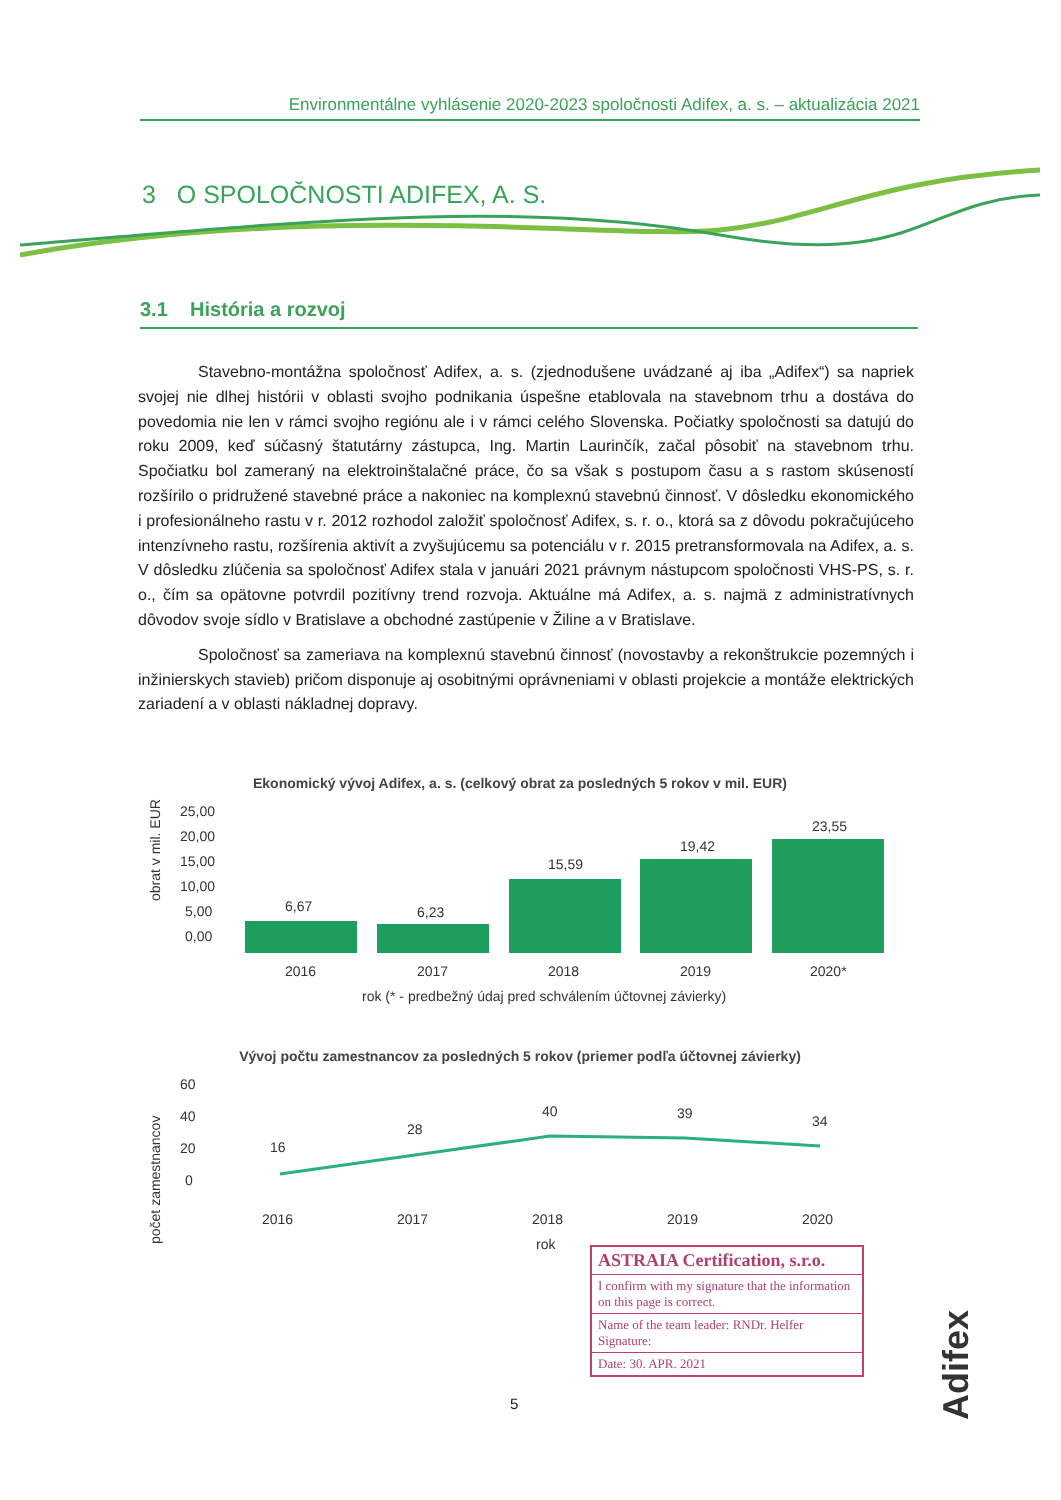Environmentálne vyhlásenie 2020-2023 spoločnosti Adifex, a. s. – aktualizácia 2021
3 O SPOLOČNOSTI ADIFEX, A. S.
3.1 História a rozvoj
Stavebno-montážna spoločnosť Adifex, a. s. (zjednodušene uvádzané aj iba „Adifex“) sa napriek svojej nie dlhej histórii v oblasti svojho podnikania úspešne etablovala na stavebnom trhu a dostáva do povedomia nie len v rámci svojho regiónu ale i v rámci celého Slovenska. Počiatky spoločnosti sa datujú do roku 2009, keď súčasný štatutárny zástupca, Ing. Martin Laurinčík, začal pôsobiť na stavebnom trhu. Spočiatku bol zameraný na elektroinštalačné práce, čo sa však s postupom času a s rastom skúseností rozšírilo o pridružené stavebné práce a nakoniec na komplexnú stavebnú činnosť. V dôsledku ekonomického i profesionálneho rastu v r. 2012 rozhodol založiť spoločnosť Adifex, s. r. o., ktorá sa z dôvodu pokračujúceho intenzívneho rastu, rozšírenia aktivít a zvyšujúcemu sa potenciálu v r. 2015 pretransformovala na Adifex, a. s. V dôsledku zlúčenia sa spoločnosť Adifex stala v januári 2021 právnym nástupcom spoločnosti VHS-PS, s. r. o., čím sa opätovne potvrdil pozitívny trend rozvoja. Aktuálne má Adifex, a. s. najmä z administratívnych dôvodov svoje sídlo v Bratislave a obchodné zastúpenie v Žiline a v Bratislave.
Spoločnosť sa zameriava na komplexnú stavebnú činnosť (novostavby a rekonštrukcie pozemných i inžinierskych stavieb) pričom disponuje aj osobitnými oprávneniami v oblasti projekcie a montáže elektrických zariadení a v oblasti nákladnej dopravy.
Ekonomický vývoj Adifex, a. s. (celkový obrat za posledných 5 rokov v mil. EUR)
obrat v mil. EUR
25,00
20,00
15,00
10,00
5,00
0,00
6,67
6,23
15,59
19,42
23,55
2016
2017
2018
2019
2020*
rok (* - predbežný údaj pred schválením účtovnej závierky)
Vývoj počtu zamestnancov za posledných 5 rokov (priemer podľa účtovnej závierky)
počet zamestnancov
60
40
20
0
16
28
40
39
34
2016
2017
2018
2019
2020
rok
ASTRAIA Certification, s.r.o.
I confirm with my signature that the information on this page is correct.
Name of the team leader: RNDr. Helfer Signature:
Date: 30. APR. 2021
5
Adifex